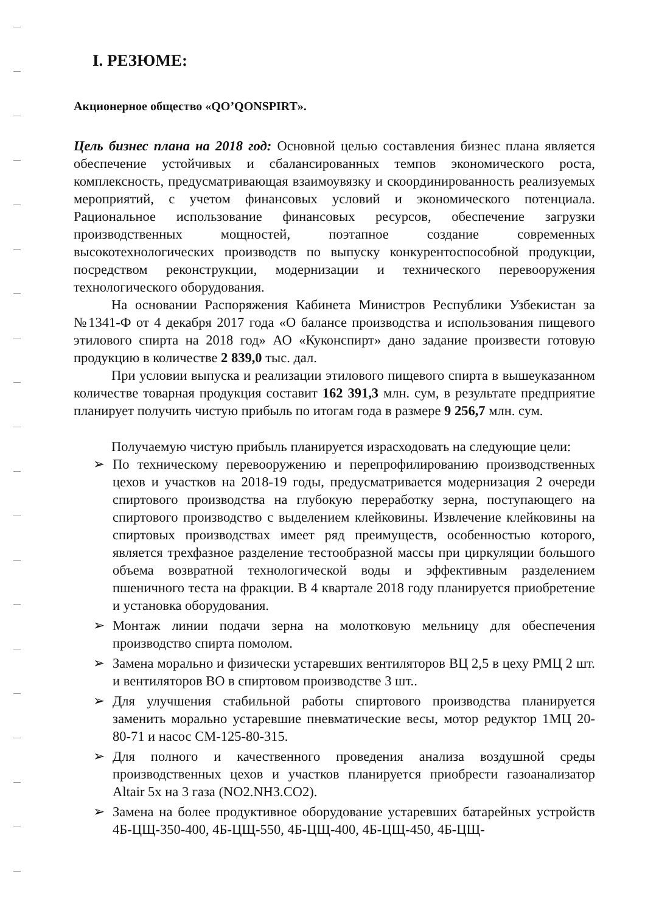I. РЕЗЮМЕ:
Акционерное общество «QO’QONSPIRT».
Цель бизнес плана на 2018 год: Основной целью составления бизнес плана является обеспечение устойчивых и сбалансированных темпов экономического роста, комплексность, предусматривающая взаимоувязку и скоординированность реализуемых мероприятий, с учетом финансовых условий и экономического потенциала. Рациональное использование финансовых ресурсов, обеспечение загрузки производственных мощностей, поэтапное создание современных высокотехнологических производств по выпуску конкурентоспособной продукции, посредством реконструкции, модернизации и технического перевооружения технологического оборудования.
На основании Распоряжения Кабинета Министров Республики Узбекистан за №1341-Ф от 4 декабря 2017 года «О балансе производства и использования пищевого этилового спирта на 2018 год» АО «Куконспирт» дано задание произвести готовую продукцию в количестве 2 839,0 тыс. дал.
При условии выпуска и реализации этилового пищевого спирта в вышеуказанном количестве товарная продукция составит 162 391,3 млн. сум, в результате предприятие планирует получить чистую прибыль по итогам года в размере 9 256,7 млн. сум.
Получаемую чистую прибыль планируется израсходовать на следующие цели:
➢ По техническому перевооружению и перепрофилированию производственных цехов и участков на 2018-19 годы, предусматривается модернизация 2 очереди спиртового производства на глубокую переработку зерна, поступающего на спиртового производство с выделением клейковины. Извлечение клейковины на спиртовых производствах имеет ряд преимуществ, особенностью которого, является трехфазное разделение тестообразной массы при циркуляции большого объема возвратной технологической воды и эффективным разделением пшеничного теста на фракции. В 4 квартале 2018 году планируется приобретение и установка оборудования.
➢ Монтаж линии подачи зерна на молотковую мельницу для обеспечения производство спирта помолом.
➢ Замена морально и физически устаревших вентиляторов ВЦ 2,5 в цеху РМЦ 2 шт. и вентиляторов ВО в спиртовом производстве 3 шт..
➢ Для улучшения стабильной работы спиртового производства планируется заменить морально устаревшие пневматические весы, мотор редуктор 1МЦ 20-80-71 и насос СМ-125-80-315.
➢ Для полного и качественного проведения анализа воздушной среды производственных цехов и участков планируется приобрести газоанализатор Altair 5x на 3 газа (NO2.NH3.CO2).
➢ Замена на более продуктивное оборудование устаревших батарейных устройств 4Б-ЦЩ-350-400, 4Б-ЦЩ-550, 4Б-ЦЩ-400, 4Б-ЦЩ-450, 4Б-ЦЩ-